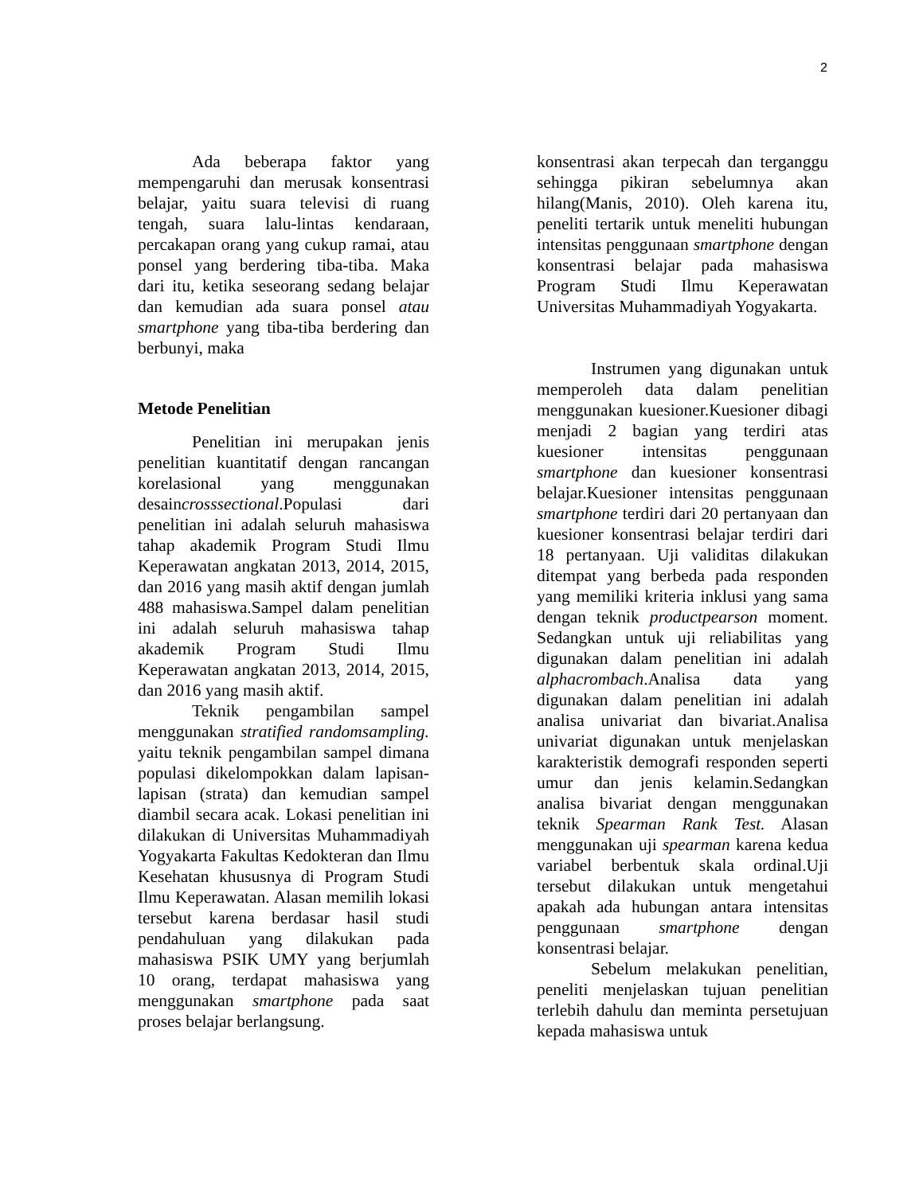2
Ada beberapa faktor yang mempengaruhi dan merusak konsentrasi belajar, yaitu suara televisi di ruang tengah, suara lalu-lintas kendaraan, percakapan orang yang cukup ramai, atau ponsel yang berdering tiba-tiba. Maka dari itu, ketika seseorang sedang belajar dan kemudian ada suara ponsel atau smartphone yang tiba-tiba berdering dan berbunyi, maka
Metode Penelitian
Penelitian ini merupakan jenis penelitian kuantitatif dengan rancangan korelasional yang menggunakan desaincrosssectional.Populasi dari penelitian ini adalah seluruh mahasiswa tahap akademik Program Studi Ilmu Keperawatan angkatan 2013, 2014, 2015, dan 2016 yang masih aktif dengan jumlah 488 mahasiswa.Sampel dalam penelitian ini adalah seluruh mahasiswa tahap akademik Program Studi Ilmu Keperawatan angkatan 2013, 2014, 2015, dan 2016 yang masih aktif.
Teknik pengambilan sampel menggunakan stratified randomsampling. yaitu teknik pengambilan sampel dimana populasi dikelompokkan dalam lapisan-lapisan (strata) dan kemudian sampel diambil secara acak. Lokasi penelitian ini dilakukan di Universitas Muhammadiyah Yogyakarta Fakultas Kedokteran dan Ilmu Kesehatan khususnya di Program Studi Ilmu Keperawatan. Alasan memilih lokasi tersebut karena berdasar hasil studi pendahuluan yang dilakukan pada mahasiswa PSIK UMY yang berjumlah 10 orang, terdapat mahasiswa yang menggunakan smartphone pada saat proses belajar berlangsung.
konsentrasi akan terpecah dan terganggu sehingga pikiran sebelumnya akan hilang(Manis, 2010). Oleh karena itu, peneliti tertarik untuk meneliti hubungan intensitas penggunaan smartphone dengan konsentrasi belajar pada mahasiswa Program Studi Ilmu Keperawatan Universitas Muhammadiyah Yogyakarta.
Instrumen yang digunakan untuk memperoleh data dalam penelitian menggunakan kuesioner.Kuesioner dibagi menjadi 2 bagian yang terdiri atas kuesioner intensitas penggunaan smartphone dan kuesioner konsentrasi belajar.Kuesioner intensitas penggunaan smartphone terdiri dari 20 pertanyaan dan kuesioner konsentrasi belajar terdiri dari 18 pertanyaan. Uji validitas dilakukan ditempat yang berbeda pada responden yang memiliki kriteria inklusi yang sama dengan teknik productpearson moment. Sedangkan untuk uji reliabilitas yang digunakan dalam penelitian ini adalah alphacrombach.Analisa data yang digunakan dalam penelitian ini adalah analisa univariat dan bivariat.Analisa univariat digunakan untuk menjelaskan karakteristik demografi responden seperti umur dan jenis kelamin.Sedangkan analisa bivariat dengan menggunakan teknik Spearman Rank Test. Alasan menggunakan uji spearman karena kedua variabel berbentuk skala ordinal.Uji tersebut dilakukan untuk mengetahui apakah ada hubungan antara intensitas penggunaan smartphone dengan konsentrasi belajar.
Sebelum melakukan penelitian, peneliti menjelaskan tujuan penelitian terlebih dahulu dan meminta persetujuan kepada mahasiswa untuk